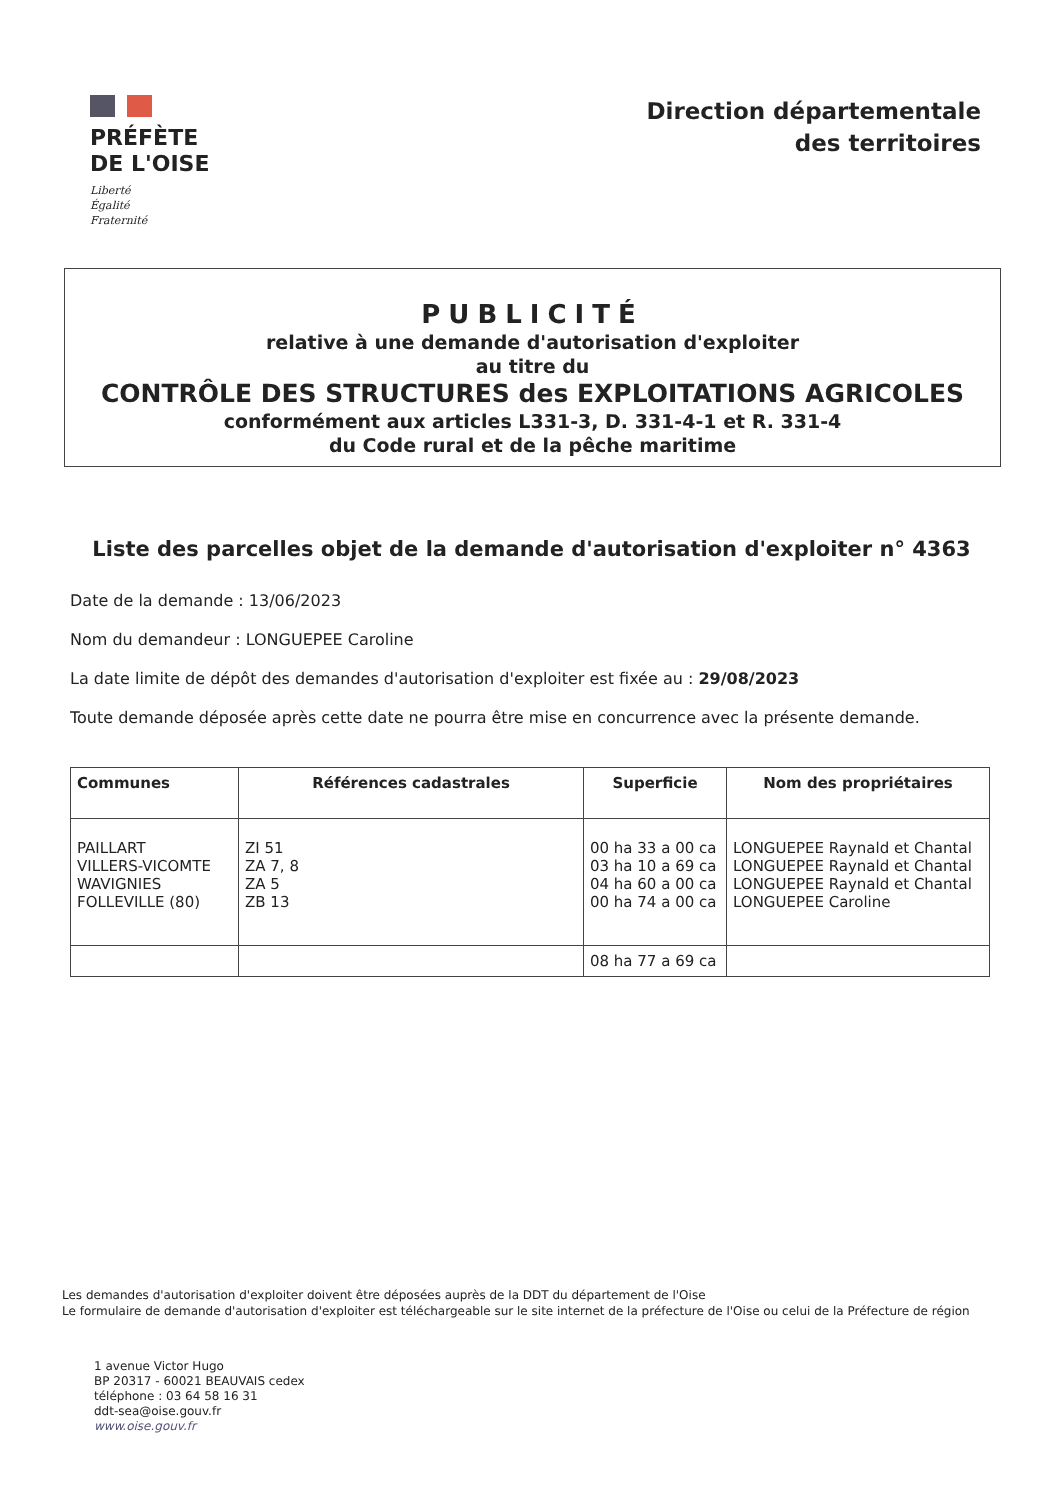PRÉFÈTE
DE L'OISE
Liberté
Égalité
Fraternité
Direction départementale
des territoires
PUBLICITÉ
relative à une demande d'autorisation d'exploiter
au titre du
CONTRÔLE DES STRUCTURES des EXPLOITATIONS AGRICOLES
conformément aux articles L331-3, D. 331-4-1 et R. 331-4
du Code rural et de la pêche maritime
Liste des parcelles objet de la demande d'autorisation d'exploiter n° 4363
Date de la demande : 13/06/2023
Nom du demandeur : LONGUEPEE Caroline
La date limite de dépôt des demandes d'autorisation d'exploiter est fixée au : 29/08/2023
Toute demande déposée après cette date ne pourra être mise en concurrence avec la présente demande.
| Communes | Références cadastrales | Superficie | Nom des propriétaires |
| --- | --- | --- | --- |
| PAILLART VILLERS-VICOMTE WAVIGNIES FOLLEVILLE (80) | ZI 51 ZA 7, 8 ZA 5 ZB 13 | 00 ha 33 a 00 ca 03 ha 10 a 69 ca 04 ha 60 a 00 ca 00 ha 74 a 00 ca | LONGUEPEE Raynald et Chantal LONGUEPEE Raynald et Chantal LONGUEPEE Raynald et Chantal LONGUEPEE Caroline |
| | | 08 ha 77 a 69 ca | |
Les demandes d'autorisation d'exploiter doivent être déposées auprès de la DDT du département de l'Oise
Le formulaire de demande d'autorisation d'exploiter est téléchargeable sur le site internet de la préfecture de l'Oise ou celui de la Préfecture de région
1 avenue Victor Hugo
BP 20317 - 60021 BEAUVAIS cedex
téléphone : 03 64 58 16 31
ddt-sea@oise.gouv.fr
www.oise.gouv.fr